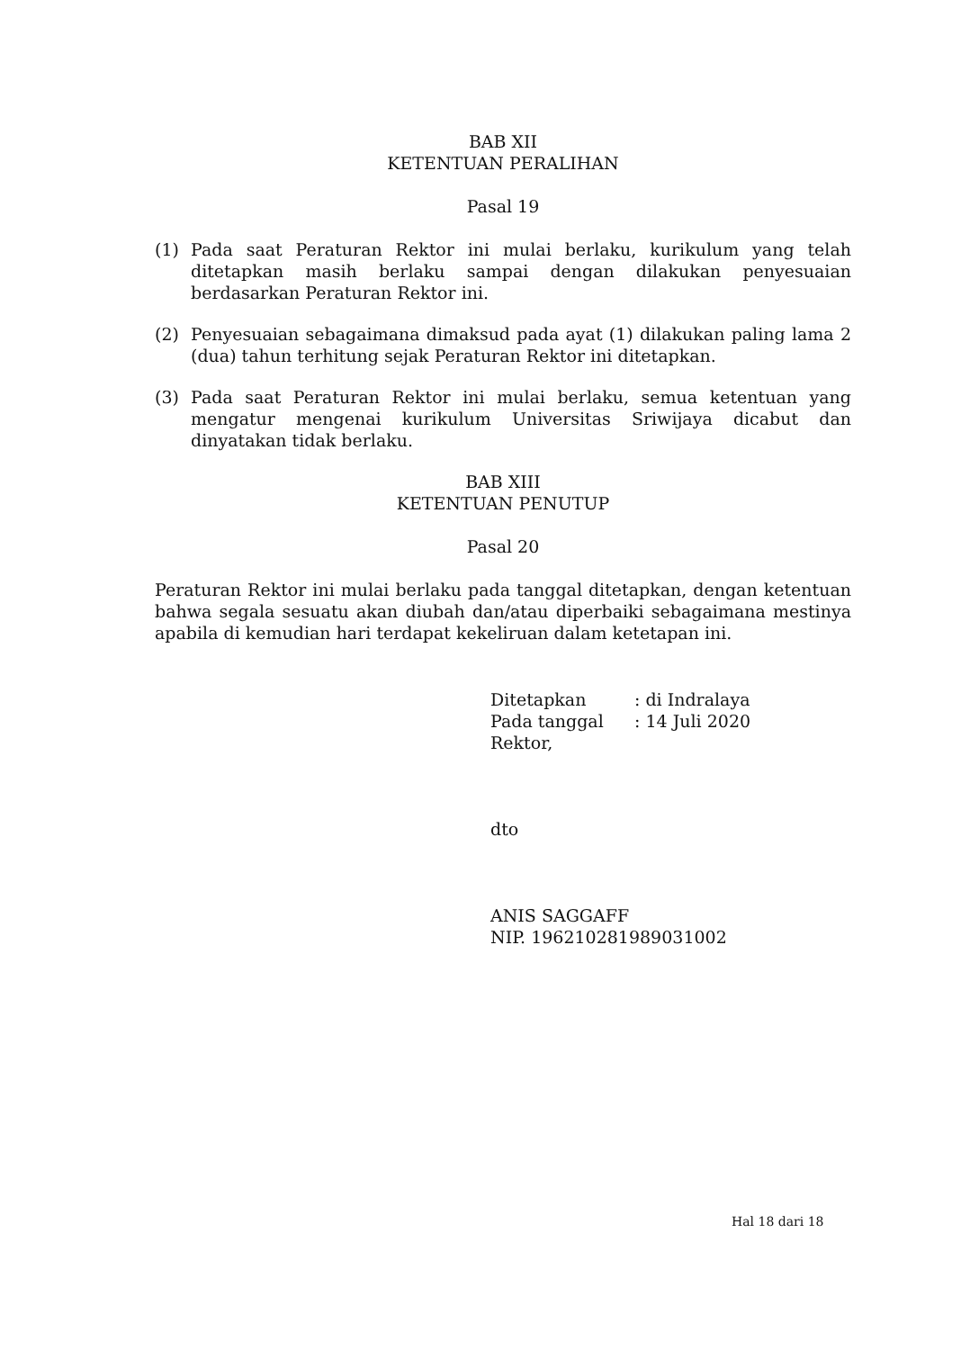BAB XII
KETENTUAN PERALIHAN
Pasal 19
(1) Pada saat Peraturan Rektor ini mulai berlaku, kurikulum yang telah ditetapkan masih berlaku sampai dengan dilakukan penyesuaian berdasarkan Peraturan Rektor ini.
(2) Penyesuaian sebagaimana dimaksud pada ayat (1) dilakukan paling lama 2 (dua) tahun terhitung sejak Peraturan Rektor ini ditetapkan.
(3) Pada saat Peraturan Rektor ini mulai berlaku, semua ketentuan yang mengatur mengenai kurikulum Universitas Sriwijaya dicabut dan dinyatakan tidak berlaku.
BAB XIII
KETENTUAN PENUTUP
Pasal 20
Peraturan Rektor ini mulai berlaku pada tanggal ditetapkan, dengan ketentuan bahwa segala sesuatu akan diubah dan/atau diperbaiki sebagaimana mestinya apabila di kemudian hari terdapat kekeliruan dalam ketetapan ini.
| Ditetapkan | : di Indralaya |
| Pada tanggal | : 14 Juli 2020 |
| Rektor, | |
dto
ANIS SAGGAFF
NIP. 196210281989031002
Hal 18 dari 18